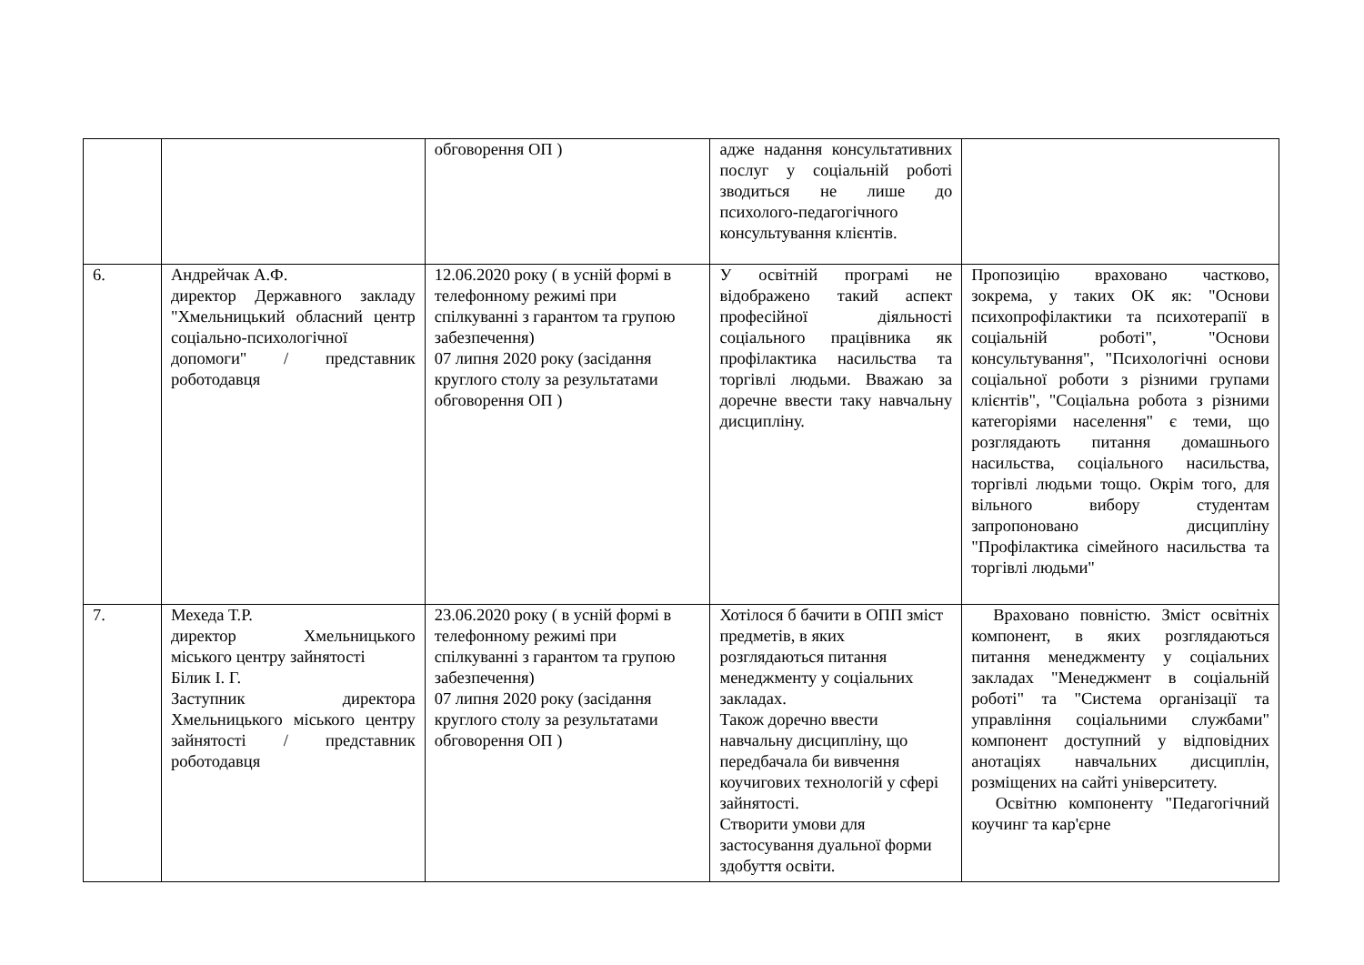| | | обговорення ОП ) | адже надання консультативних послуг у соціальній роботі зводиться не лише до психолого-педагогічного консультування клієнтів. | |
| 6. | Андрейчак А.Ф. директор Державного закладу "Хмельницький обласний центр соціально-психологічної допомоги" / представник роботодавця | 12.06.2020 року ( в усній формі в телефонному режимі при спілкуванні з гарантом та групою забезпечення) 07 липня 2020 року (засідання круглого столу за результатами обговорення ОП ) | У освітній програмі не відображено такий аспект професійної діяльності соціального працівника як профілактика насильства та торгівлі людьми. Вважаю за доречне ввести таку навчальну дисципліну. | Пропозицію враховано частково, зокрема, у таких ОК як: "Основи психопрофілактики та психотерапії в соціальній роботі", "Основи консультування", "Психологічні основи соціальної роботи з різними групами клієнтів", "Соціальна робота з різними категоріями населення" є теми, що розглядають питання домашнього насильства, соціального насильства, торгівлі людьми тощо. Окрім того, для вільного вибору студентам запропоновано дисципліну "Профілактика сімейного насильства та торгівлі людьми" |
| 7. | Мехеда Т.Р. директор Хмельницького міського центру зайнятості Білик І. Г. Заступник директора Хмельницького міського центру зайнятості / представник роботодавця | 23.06.2020 року ( в усній формі в телефонному режимі при спілкуванні з гарантом та групою забезпечення) 07 липня 2020 року (засідання круглого столу за результатами обговорення ОП ) | Хотілося б бачити в ОПП зміст предметів, в яких розглядаються питання менеджменту у соціальних закладах. Також доречно ввести навчальну дисципліну, що передбачала би вивчення коучигових технологій у сфері зайнятості. Створити умови для застосування дуальної форми здобуття освіти. | Враховано повністю. Зміст освітніх компонент, в яких розглядаються питання менеджменту у соціальних закладах "Менеджмент в соціальній роботі" та "Система організації та управління соціальними службами" компонент доступний у відповідних анотаціях навчальних дисциплін, розміщених на сайті університету. Освітню компоненту "Педагогічний коучинг та кар'єрне |